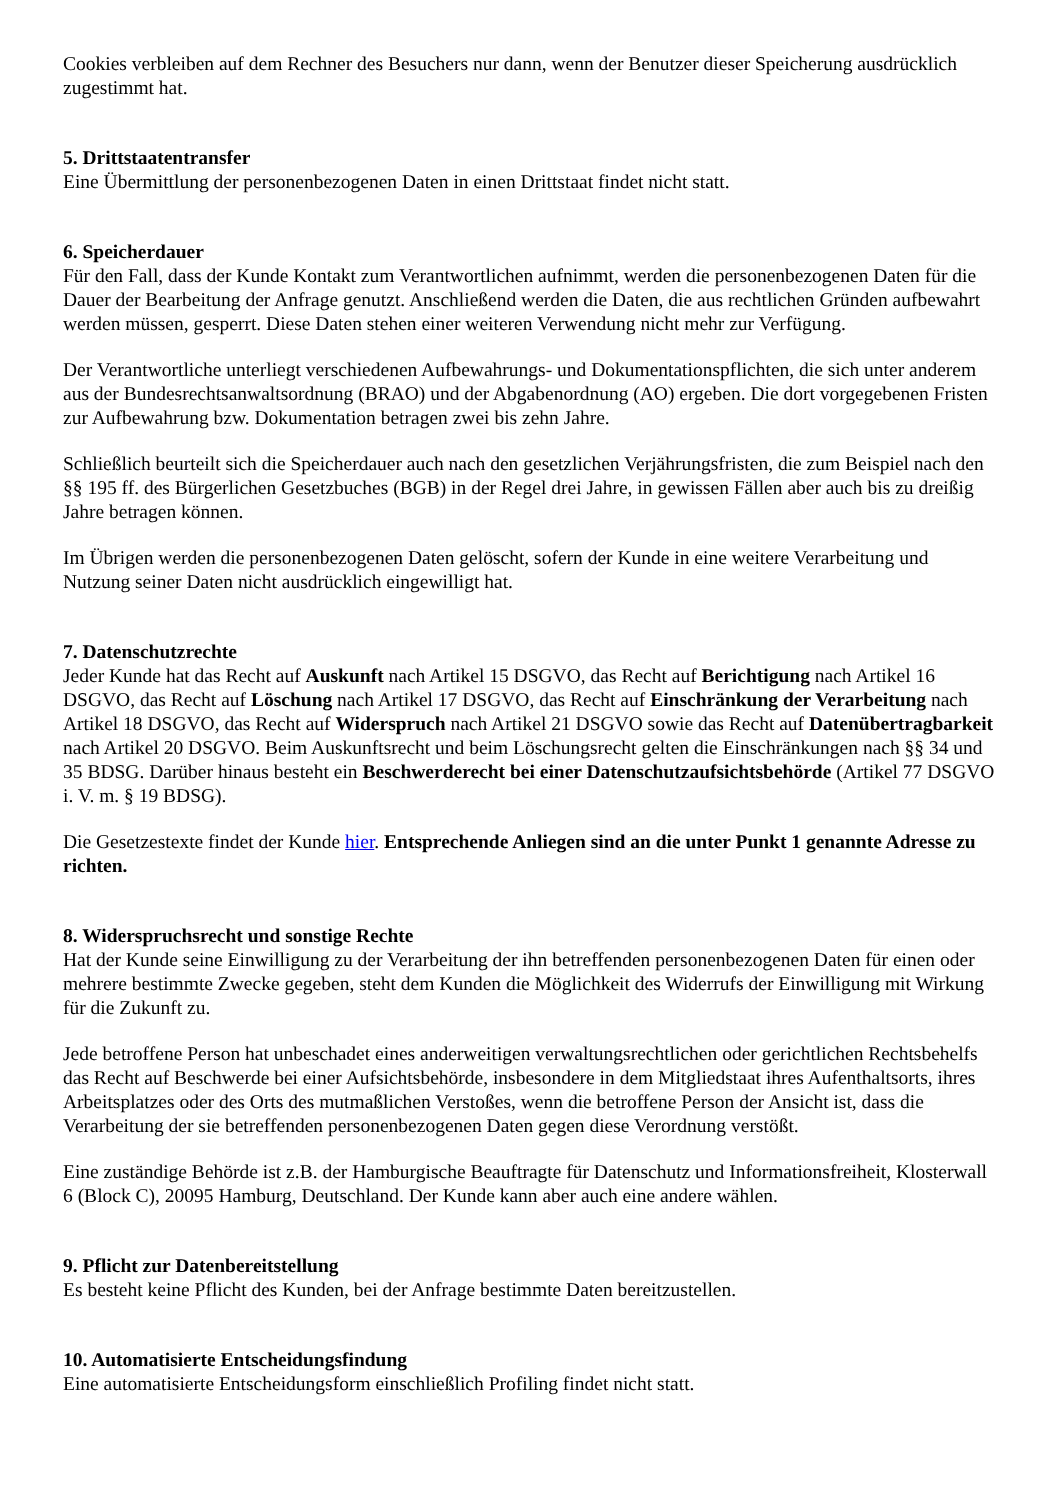Cookies verbleiben auf dem Rechner des Besuchers nur dann, wenn der Benutzer dieser Speicherung ausdrücklich zugestimmt hat.
5. Drittstaatentransfer
Eine Übermittlung der personenbezogenen Daten in einen Drittstaat findet nicht statt.
6. Speicherdauer
Für den Fall, dass der Kunde Kontakt zum Verantwortlichen aufnimmt, werden die personenbezogenen Daten für die Dauer der Bearbeitung der Anfrage genutzt. Anschließend werden die Daten, die aus rechtlichen Gründen aufbewahrt werden müssen, gesperrt. Diese Daten stehen einer weiteren Verwendung nicht mehr zur Verfügung.
Der Verantwortliche unterliegt verschiedenen Aufbewahrungs- und Dokumentationspflichten, die sich unter anderem aus der Bundesrechtsanwaltsordnung (BRAO) und der Abgabenordnung (AO) ergeben. Die dort vorgegebenen Fristen zur Aufbewahrung bzw. Dokumentation betragen zwei bis zehn Jahre.
Schließlich beurteilt sich die Speicherdauer auch nach den gesetzlichen Verjährungsfristen, die zum Beispiel nach den §§ 195 ff. des Bürgerlichen Gesetzbuches (BGB) in der Regel drei Jahre, in gewissen Fällen aber auch bis zu dreißig Jahre betragen können.
Im Übrigen werden die personenbezogenen Daten gelöscht, sofern der Kunde in eine weitere Verarbeitung und Nutzung seiner Daten nicht ausdrücklich eingewilligt hat.
7. Datenschutzrechte
Jeder Kunde hat das Recht auf Auskunft nach Artikel 15 DSGVO, das Recht auf Berichtigung nach Artikel 16 DSGVO, das Recht auf Löschung nach Artikel 17 DSGVO, das Recht auf Einschränkung der Verarbeitung nach Artikel 18 DSGVO, das Recht auf Widerspruch nach Artikel 21 DSGVO sowie das Recht auf Datenübertragbarkeit nach Artikel 20 DSGVO. Beim Auskunftsrecht und beim Löschungsrecht gelten die Einschränkungen nach §§ 34 und 35 BDSG. Darüber hinaus besteht ein Beschwerderecht bei einer Datenschutzaufsichtsbehörde (Artikel 77 DSGVO i. V. m. § 19 BDSG).
Die Gesetzestexte findet der Kunde hier. Entsprechende Anliegen sind an die unter Punkt 1 genannte Adresse zu richten.
8. Widerspruchsrecht und sonstige Rechte
Hat der Kunde seine Einwilligung zu der Verarbeitung der ihn betreffenden personenbezogenen Daten für einen oder mehrere bestimmte Zwecke gegeben, steht dem Kunden die Möglichkeit des Widerrufs der Einwilligung mit Wirkung für die Zukunft zu.
Jede betroffene Person hat unbeschadet eines anderweitigen verwaltungsrechtlichen oder gerichtlichen Rechtsbehelfs das Recht auf Beschwerde bei einer Aufsichtsbehörde, insbesondere in dem Mitgliedstaat ihres Aufenthaltsorts, ihres Arbeitsplatzes oder des Orts des mutmaßlichen Verstoßes, wenn die betroffene Person der Ansicht ist, dass die Verarbeitung der sie betreffenden personenbezogenen Daten gegen diese Verordnung verstößt.
Eine zuständige Behörde ist z.B. der Hamburgische Beauftragte für Datenschutz und Informationsfreiheit, Klosterwall 6 (Block C), 20095 Hamburg, Deutschland. Der Kunde kann aber auch eine andere wählen.
9. Pflicht zur Datenbereitstellung
Es besteht keine Pflicht des Kunden, bei der Anfrage bestimmte Daten bereitzustellen.
10. Automatisierte Entscheidungsfindung
Eine automatisierte Entscheidungsform einschließlich Profiling findet nicht statt.